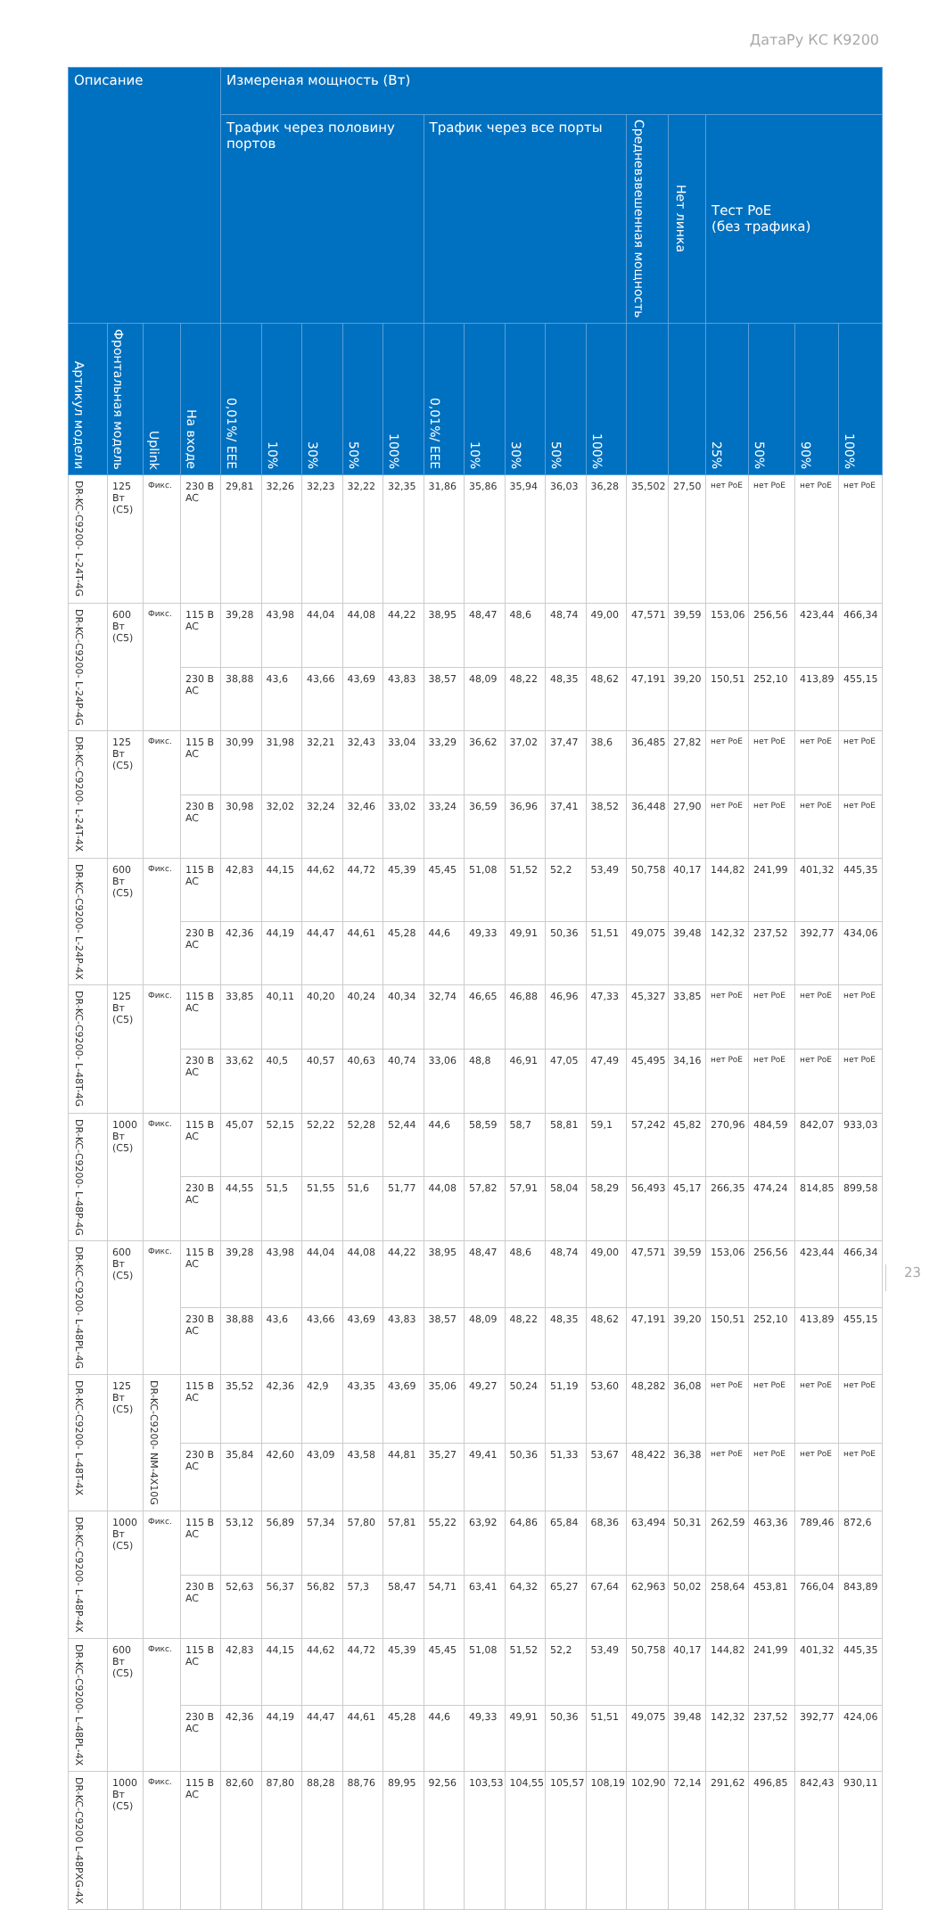ДатаРу КС К9200
| Описание | | | | Измереная мощность (Вт) | | | | | | | | | | | | | | | |
| --- | --- | --- | --- | --- | --- | --- | --- | --- | --- | --- | --- | --- | --- | --- | --- | --- | --- | --- | --- |
| | | | | Трафик через половину портов | | | | | Трафик через все порты | | | | | Средневзвешенная мощность | Нет линка | Тест PoE (без трафика) | | | |
| Артикул модели | Фронтальная модель | Uplink | На входе | 0,01%/ EEE | 10% | 30% | 50% | 100% | 0,01%/ EEE | 10% | 30% | 50% | 100% | | | 25% | 50% | 90% | 100% |
| DR-KC-C9200- L-24T-4G | 125 Вт (C5) | Фикс. | 230 В AC | 29,81 | 32,26 | 32,23 | 32,22 | 32,35 | 31,86 | 35,86 | 35,94 | 36,03 | 36,28 | 35,502 | 27,50 | нет PoE | нет PoE | нет PoE | нет PoE |
| DR-KC-C9200- L-24P-4G | 600 Вт (C5) | Фикс. | 115 В AC | 39,28 | 43,98 | 44,04 | 44,08 | 44,22 | 38,95 | 48,47 | 48,6 | 48,74 | 49,00 | 47,571 | 39,59 | 153,06 | 256,56 | 423,44 | 466,34 |
| | | | 230 В AC | 38,88 | 43,6 | 43,66 | 43,69 | 43,83 | 38,57 | 48,09 | 48,22 | 48,35 | 48,62 | 47,191 | 39,20 | 150,51 | 252,10 | 413,89 | 455,15 |
| DR-KC-C9200- L-24T-4X | 125 Вт (C5) | Фикс. | 115 В AC | 30,99 | 31,98 | 32,21 | 32,43 | 33,04 | 33,29 | 36,62 | 37,02 | 37,47 | 38,6 | 36,485 | 27,82 | нет PoE | нет PoE | нет PoE | нет PoE |
| | | | 230 В AC | 30,98 | 32,02 | 32,24 | 32,46 | 33,02 | 33,24 | 36,59 | 36,96 | 37,41 | 38,52 | 36,448 | 27,90 | нет PoE | нет PoE | нет PoE | нет PoE |
| DR-KC-C9200- L-24P-4X | 600 Вт (C5) | Фикс. | 115 В AC | 42,83 | 44,15 | 44,62 | 44,72 | 45,39 | 45,45 | 51,08 | 51,52 | 52,2 | 53,49 | 50,758 | 40,17 | 144,82 | 241,99 | 401,32 | 445,35 |
| | | | 230 В AC | 42,36 | 44,19 | 44,47 | 44,61 | 45,28 | 44,6 | 49,33 | 49,91 | 50,36 | 51,51 | 49,075 | 39,48 | 142,32 | 237,52 | 392,77 | 434,06 |
| DR-KC-C9200- L-48T-4G | 125 Вт (C5) | Фикс. | 115 В AC | 33,85 | 40,11 | 40,20 | 40,24 | 40,34 | 32,74 | 46,65 | 46,88 | 46,96 | 47,33 | 45,327 | 33,85 | нет PoE | нет PoE | нет PoE | нет PoE |
| | | | 230 В AC | 33,62 | 40,5 | 40,57 | 40,63 | 40,74 | 33,06 | 48,8 | 46,91 | 47,05 | 47,49 | 45,495 | 34,16 | нет PoE | нет PoE | нет PoE | нет PoE |
| DR-KC-C9200- L-48P-4G | 1000 Вт (C5) | Фикс. | 115 В AC | 45,07 | 52,15 | 52,22 | 52,28 | 52,44 | 44,6 | 58,59 | 58,7 | 58,81 | 59,1 | 57,242 | 45,82 | 270,96 | 484,59 | 842,07 | 933,03 |
| | | | 230 В AC | 44,55 | 51,5 | 51,55 | 51,6 | 51,77 | 44,08 | 57,82 | 57,91 | 58,04 | 58,29 | 56,493 | 45,17 | 266,35 | 474,24 | 814,85 | 899,58 |
| DR-KC-C9200- L-48PL-4G | 600 Вт (C5) | Фикс. | 115 В AC | 39,28 | 43,98 | 44,04 | 44,08 | 44,22 | 38,95 | 48,47 | 48,6 | 48,74 | 49,00 | 47,571 | 39,59 | 153,06 | 256,56 | 423,44 | 466,34 |
| | | | 230 В AC | 38,88 | 43,6 | 43,66 | 43,69 | 43,83 | 38,57 | 48,09 | 48,22 | 48,35 | 48,62 | 47,191 | 39,20 | 150,51 | 252,10 | 413,89 | 455,15 |
| DR-KC-C9200- L-48T-4X | 125 Вт (C5) | DR-KC-C9200- NM-4X10G | 115 В AC | 35,52 | 42,36 | 42,9 | 43,35 | 43,69 | 35,06 | 49,27 | 50,24 | 51,19 | 53,60 | 48,282 | 36,08 | нет PoE | нет PoE | нет PoE | нет PoE |
| | | | 230 В AC | 35,84 | 42,60 | 43,09 | 43,58 | 44,81 | 35,27 | 49,41 | 50,36 | 51,33 | 53,67 | 48,422 | 36,38 | нет PoE | нет PoE | нет PoE | нет PoE |
| DR-KC-C9200- L-48P-4X | 1000 Вт (C5) | Фикс. | 115 В AC | 53,12 | 56,89 | 57,34 | 57,80 | 57,81 | 55,22 | 63,92 | 64,86 | 65,84 | 68,36 | 63,494 | 50,31 | 262,59 | 463,36 | 789,46 | 872,6 |
| | | | 230 В AC | 52,63 | 56,37 | 56,82 | 57,3 | 58,47 | 54,71 | 63,41 | 64,32 | 65,27 | 67,64 | 62,963 | 50,02 | 258,64 | 453,81 | 766,04 | 843,89 |
| DR-KC-C9200- L-48PL-4X | 600 Вт (C5) | Фикс. | 115 В AC | 42,83 | 44,15 | 44,62 | 44,72 | 45,39 | 45,45 | 51,08 | 51,52 | 52,2 | 53,49 | 50,758 | 40,17 | 144,82 | 241,99 | 401,32 | 445,35 |
| | | | 230 В AC | 42,36 | 44,19 | 44,47 | 44,61 | 45,28 | 44,6 | 49,33 | 49,91 | 50,36 | 51,51 | 49,075 | 39,48 | 142,32 | 237,52 | 392,77 | 424,06 |
| DR-KC-C9200 L-48PXG-4X | 1000 Вт (C5) | Фикс. | 115 В AC | 82,60 | 87,80 | 88,28 | 88,76 | 89,95 | 92,56 | 103,53 | 104,55 | 105,57 | 108,19 | 102,90 | 72,14 | 291,62 | 496,85 | 842,43 | 930,11 |
23